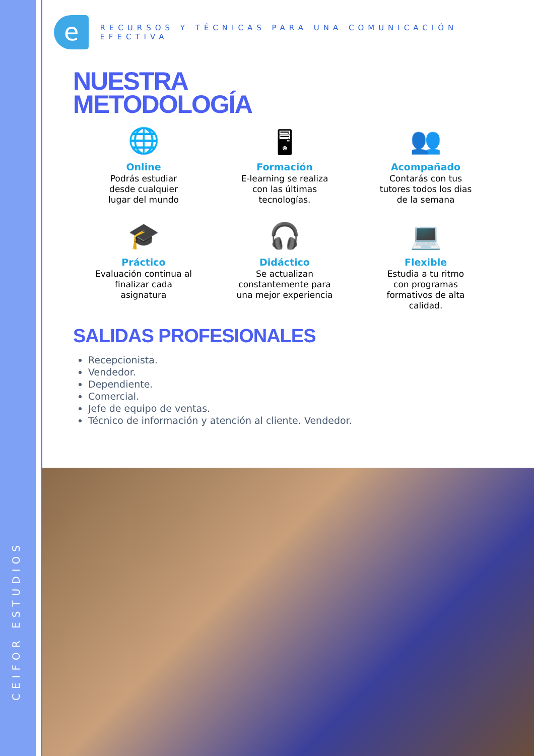e
RECURSOS Y TÉCNICAS PARA UNA COMUNICACIÓN EFECTIVA
NUESTRA
METODOLOGÍA
🌐
Online
Podrás estudiar
desde cualquier
lugar del mundo
🖥
Formación
E-learning se realiza
con las últimas
tecnologías.
👥
Acompañado
Contarás con tus
tutores todos los dias
de la semana
🎓
Práctico
Evaluación continua al
finalizar cada
asignatura
🎧
Didáctico
Se actualizan
constantemente para
una mejor experiencia
💻
Flexible
Estudia a tu ritmo
con programas
formativos de alta
calidad.
SALIDAS PROFESIONALES
Recepcionista.
Vendedor.
Dependiente.
Comercial.
Jefe de equipo de ventas.
Técnico de información y atención al cliente. Vendedor.
CEIFOR ESTUDIOS